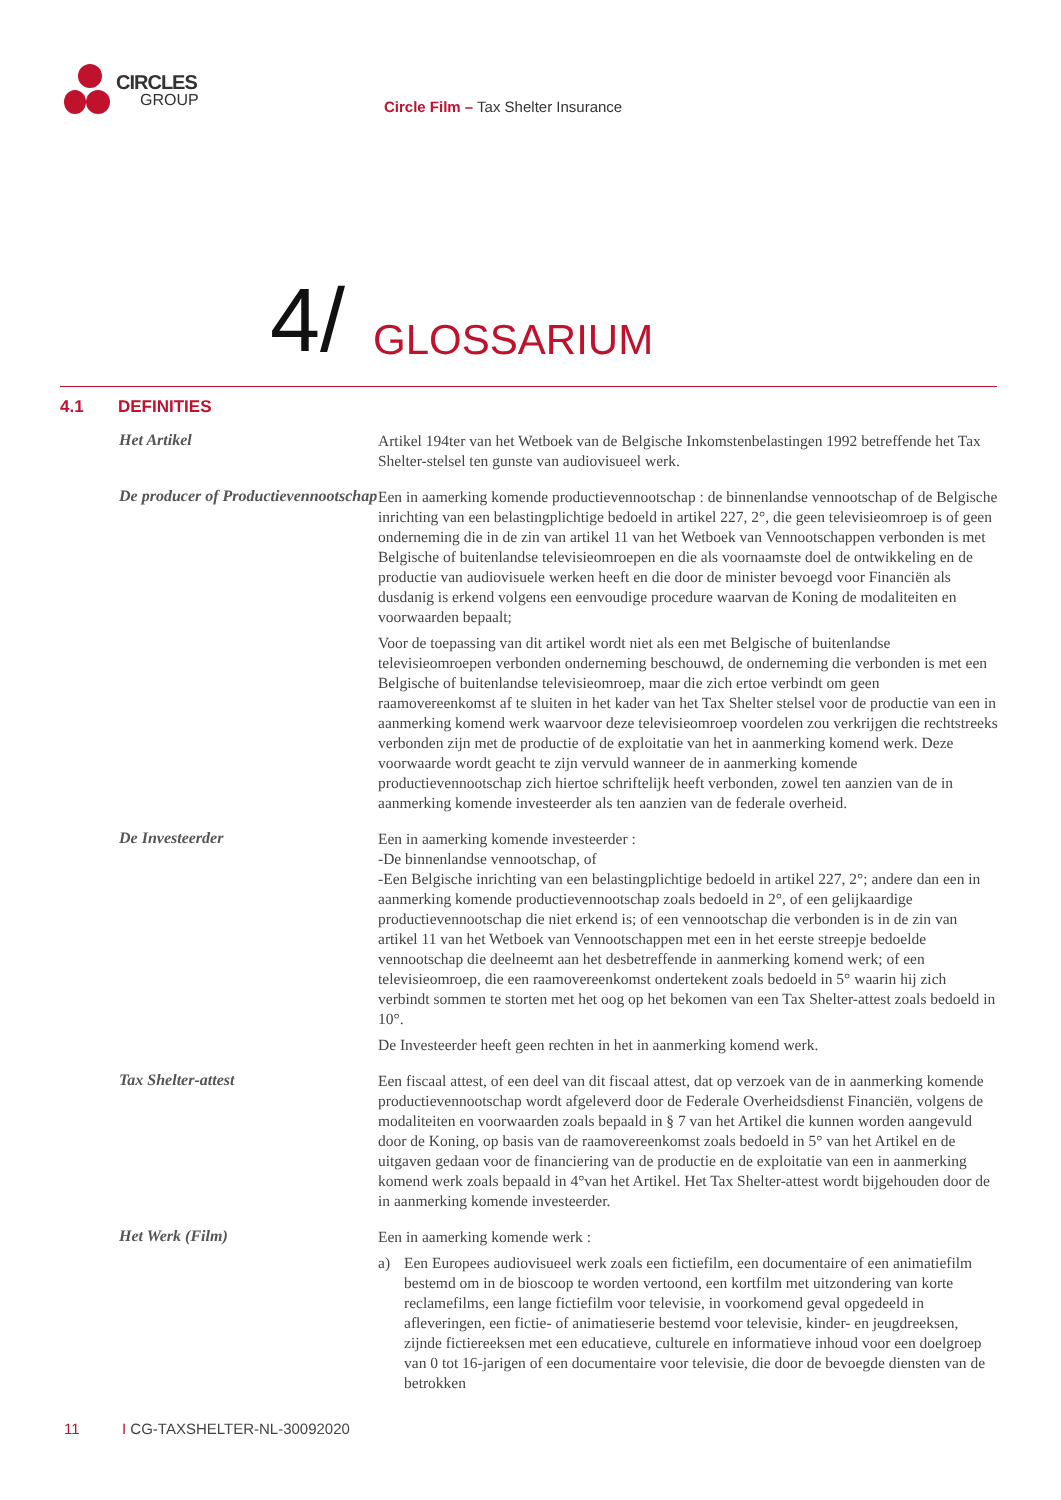CIRCLES
GROUP
Circle Film – Tax Shelter Insurance
4/
GLOSSARIUM
4.1 DEFINITIES
Het Artikel
Artikel 194ter van het Wetboek van de Belgische Inkomstenbelastingen 1992 betreffende het Tax Shelter-stelsel ten gunste van audiovisueel werk.
De producer of Productievennootschap
Een in aamerking komende productievennootschap : de binnenlandse vennootschap of de Belgische inrichting van een belastingplichtige bedoeld in artikel 227, 2°, die geen televisieomroep is of geen onderneming die in de zin van artikel 11 van het Wetboek van Vennootschappen verbonden is met Belgische of buitenlandse televisieomroepen en die als voornaamste doel de ontwikkeling en de productie van audiovisuele werken heeft en die door de minister bevoegd voor Financiën als dusdanig is erkend volgens een eenvoudige procedure waarvan de Koning de modaliteiten en voorwaarden bepaalt;
Voor de toepassing van dit artikel wordt niet als een met Belgische of buitenlandse televisieomroepen verbonden onderneming beschouwd, de onderneming die verbonden is met een Belgische of buitenlandse televisieomroep, maar die zich ertoe verbindt om geen raamovereenkomst af te sluiten in het kader van het Tax Shelter stelsel voor de productie van een in aanmerking komend werk waarvoor deze televisieomroep voordelen zou verkrijgen die rechtstreeks verbonden zijn met de productie of de exploitatie van het in aanmerking komend werk. Deze voorwaarde wordt geacht te zijn vervuld wanneer de in aanmerking komende productievennootschap zich hiertoe schriftelijk heeft verbonden, zowel ten aanzien van de in aanmerking komende investeerder als ten aanzien van de federale overheid.
De Investeerder
Een in aamerking komende investeerder :
-De binnenlandse vennootschap, of
-Een Belgische inrichting van een belastingplichtige bedoeld in artikel 227, 2°; andere dan een in aanmerking komende productievennootschap zoals bedoeld in 2°, of een gelijkaardige productievennootschap die niet erkend is; of een vennootschap die verbonden is in de zin van artikel 11 van het Wetboek van Vennootschappen met een in het eerste streepje bedoelde vennootschap die deelneemt aan het desbetreffende in aanmerking komend werk; of een televisieomroep, die een raamovereenkomst ondertekent zoals bedoeld in 5° waarin hij zich verbindt sommen te storten met het oog op het bekomen van een Tax Shelter-attest zoals bedoeld in 10°.
De Investeerder heeft geen rechten in het in aanmerking komend werk.
Tax Shelter-attest
Een fiscaal attest, of een deel van dit fiscaal attest, dat op verzoek van de in aanmerking komende productievennootschap wordt afgeleverd door de Federale Overheidsdienst Financiën, volgens de modaliteiten en voorwaarden zoals bepaald in § 7 van het Artikel die kunnen worden aangevuld door de Koning, op basis van de raamovereenkomst zoals bedoeld in 5° van het Artikel en de uitgaven gedaan voor de financiering van de productie en de exploitatie van een in aanmerking komend werk zoals bepaald in 4°van het Artikel. Het Tax Shelter-attest wordt bijgehouden door de in aanmerking komende investeerder.
Het Werk (Film)
Een in aamerking komende werk :
a) Een Europees audiovisueel werk zoals een fictiefilm, een documentaire of een animatiefilm bestemd om in de bioscoop te worden vertoond, een kortfilm met uitzondering van korte reclamefilms, een lange fictiefilm voor televisie, in voorkomend geval opgedeeld in afleveringen, een fictie- of animatieserie bestemd voor televisie, kinder- en jeugdreeksen, zijnde fictiereeksen met een educatieve, culturele en informatieve inhoud voor een doelgroep van 0 tot 16-jarigen of een documentaire voor televisie, die door de bevoegde diensten van de betrokken
11 I CG-TAXSHELTER-NL-30092020